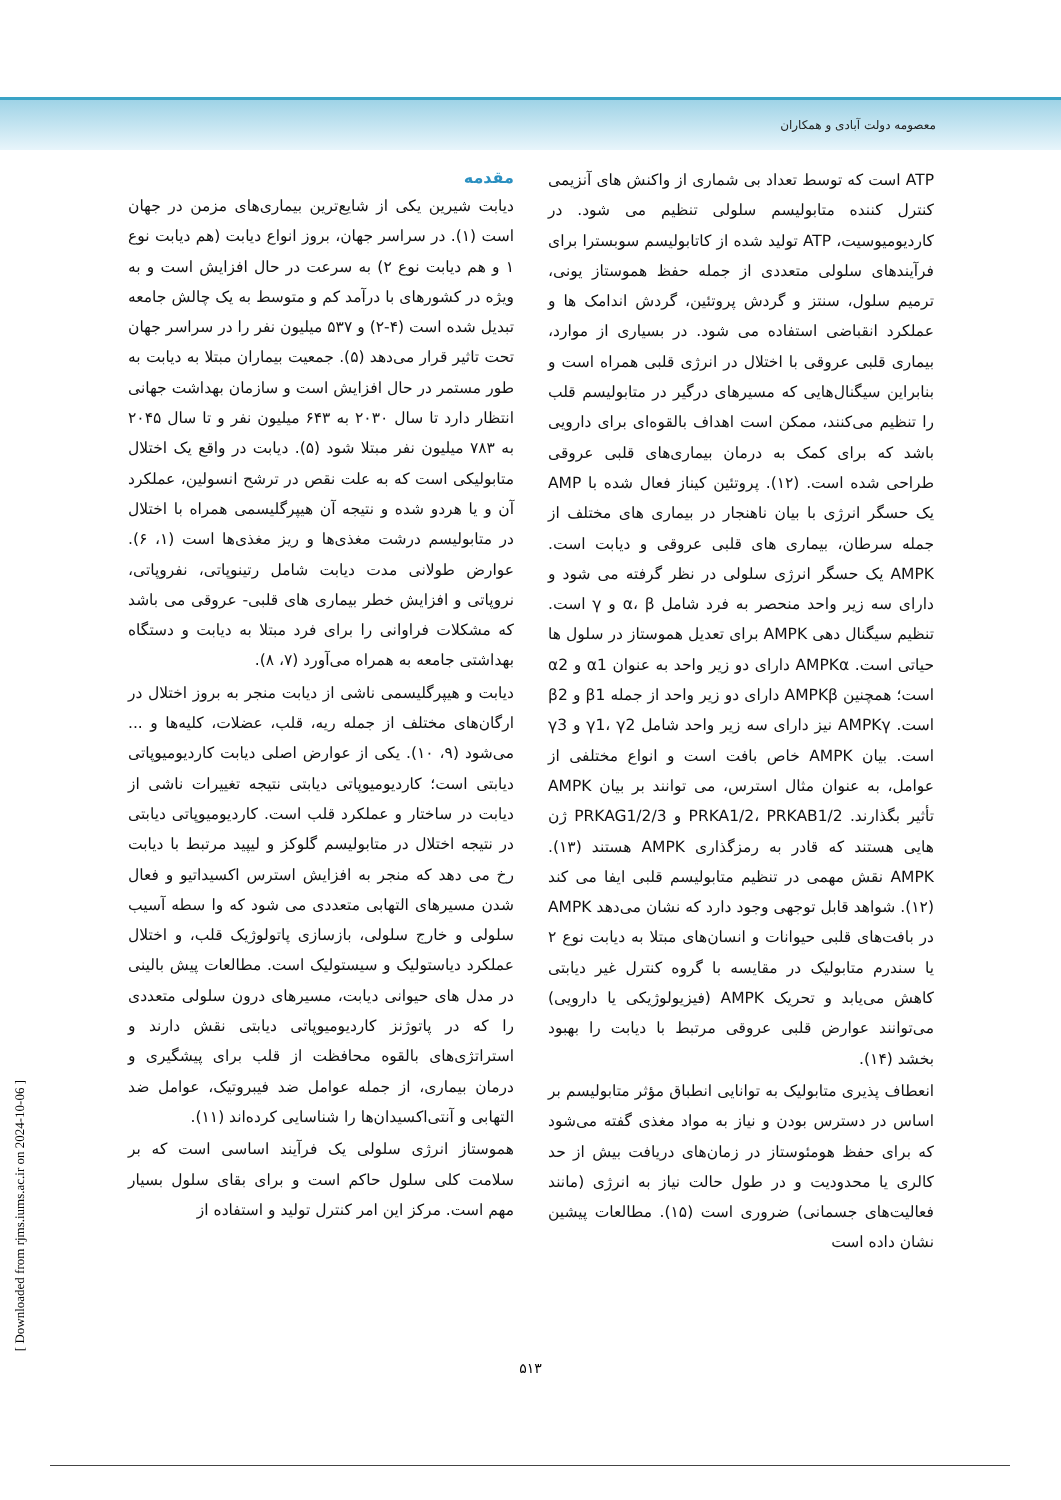معصومه دولت آبادی و همکاران
مقدمه
دیابت شیرین یکی از شایع‌ترین بیماری‌های مزمن در جهان است (۱). در سراسر جهان، بروز انواع دیابت (هم دیابت نوع ۱ و هم دیابت نوع ۲) به سرعت در حال افزایش است و به ویژه در کشورهای با درآمد کم و متوسط به یک چالش جامعه تبدیل شده است (۴-۲) و ۵۳۷ میلیون نفر را در سراسر جهان تحت تاثیر قرار می‌دهد (۵). جمعیت بیماران مبتلا به دیابت به طور مستمر در حال افزایش است و سازمان بهداشت جهانی انتظار دارد تا سال ۲۰۳۰ به ۶۴۳ میلیون نفر و تا سال ۲۰۴۵ به ۷۸۳ میلیون نفر مبتلا شود (۵). دیابت در واقع یک اختلال متابولیکی است که به علت نقص در ترشح انسولین، عملکرد آن و یا هردو شده و نتیجه آن هیپرگلیسمی همراه با اختلال در متابولیسم درشت مغذی‌ها و ریز مغذی‌ها است (۱، ۶). عوارض طولانی مدت دیابت شامل رتینوپاتی، نفروپاتی، نروپاتی و افزایش خطر بیماری های قلبی- عروقی می باشد که مشکلات فراوانی را برای فرد مبتلا به دیابت و دستگاه بهداشتی جامعه به همراه می‌آورد (۷، ۸).
دیابت و هیپرگلیسمی ناشی از دیابت منجر به بروز اختلال در ارگان‌های مختلف از جمله ریه، قلب، عضلات، کلیه‌ها و ... می‌شود (۹، ۱۰). یکی از عوارض اصلی دیابت کاردیومیوپاتی دیابتی است؛ کاردیومیوپاتی دیابتی نتیجه تغییرات ناشی از دیابت در ساختار و عملکرد قلب است. کاردیومیوپاتی دیابتی در نتیجه اختلال در متابولیسم گلوکز و لیپید مرتبط با دیابت رخ می دهد که منجر به افزایش استرس اکسیداتیو و فعال شدن مسیرهای التهابی متعددی می شود که وا سطه آسیب سلولی و خارج سلولی، بازسازی پاتولوژیک قلب، و اختلال عملکرد دیاستولیک و سیستولیک است. مطالعات پیش بالینی در مدل های حیوانی دیابت، مسیرهای درون سلولی متعددی را که در پاتوژنز کاردیومیوپاتی دیابتی نقش دارند و استراتژی‌های بالقوه محافظت از قلب برای پیشگیری و درمان بیماری، از جمله عوامل ضد فیبروتیک، عوامل ضد التهابی و آنتی‌اکسیدان‌ها را شناسایی کرده‌اند (۱۱).
هموستاز انرژی سلولی یک فرآیند اساسی است که بر سلامت کلی سلول حاکم است و برای بقای سلول بسیار مهم است. مرکز این امر کنترل تولید و استفاده از
ATP است که توسط تعداد بی شماری از واکنش های آنزیمی کنترل کننده متابولیسم سلولی تنظیم می شود. در کاردیومیوسیت، ATP تولید شده از کاتابولیسم سوبسترا برای فرآیندهای سلولی متعددی از جمله حفظ هموستاز یونی، ترمیم سلول، سنتز و گردش پروتئین، گردش اندامک ها و عملکرد انقباضی استفاده می شود. در بسیاری از موارد، بیماری قلبی عروقی با اختلال در انرژی قلبی همراه است و بنابراین سیگنال‌هایی که مسیرهای درگیر در متابولیسم قلب را تنظیم می‌کنند، ممکن است اهداف بالقوه‌ای برای دارویی باشد که برای کمک به درمان بیماری‌های قلبی عروقی طراحی شده است. (۱۲). پروتئین کیناز فعال شده با AMP یک حسگر انرژی با بیان ناهنجار در بیماری های مختلف از جمله سرطان، بیماری های قلبی عروقی و دیابت است. AMPK یک حسگر انرژی سلولی در نظر گرفته می شود و دارای سه زیر واحد منحصر به فرد شامل α، β و γ است. تنظیم سیگنال دهی AMPK برای تعدیل هموستاز در سلول ها حیاتی است. AMPKα دارای دو زیر واحد به عنوان α1 و α2 است؛ همچنین AMPKβ دارای دو زیر واحد از جمله β1 و β2 است. AMPKγ نیز دارای سه زیر واحد شامل γ1، γ2 و γ3 است. بیان AMPK خاص بافت است و انواع مختلفی از عوامل، به عنوان مثال استرس، می توانند بر بیان AMPK تأثیر بگذارند. PRKA1/2، PRKAB1/2 و PRKAG1/2/3 ژن هایی هستند که قادر به رمزگذاری AMPK هستند (۱۳). AMPK نقش مهمی در تنظیم متابولیسم قلبی ایفا می کند (۱۲). شواهد قابل توجهی وجود دارد که نشان می‌دهد AMPK در بافت‌های قلبی حیوانات و انسان‌های مبتلا به دیابت نوع ۲ یا سندرم متابولیک در مقایسه با گروه کنترل غیر دیابتی کاهش می‌یابد و تحریک AMPK (فیزیولوژیکی یا دارویی) می‌توانند عوارض قلبی عروقی مرتبط با دیابت را بهبود بخشد (۱۴).
انعطاف پذیری متابولیک به توانایی انطباق مؤثر متابولیسم بر اساس در دسترس بودن و نیاز به مواد مغذی گفته می‌شود که برای حفظ هومئوستاز در زمان‌های دریافت بیش از حد کالری یا محدودیت و در طول حالت نیاز به انرژی (مانند فعالیت‌های جسمانی) ضروری است (۱۵). مطالعات پیشین نشان داده است
۵۱۳
[ Downloaded from rjms.iums.ac.ir on 2024-10-06 ]